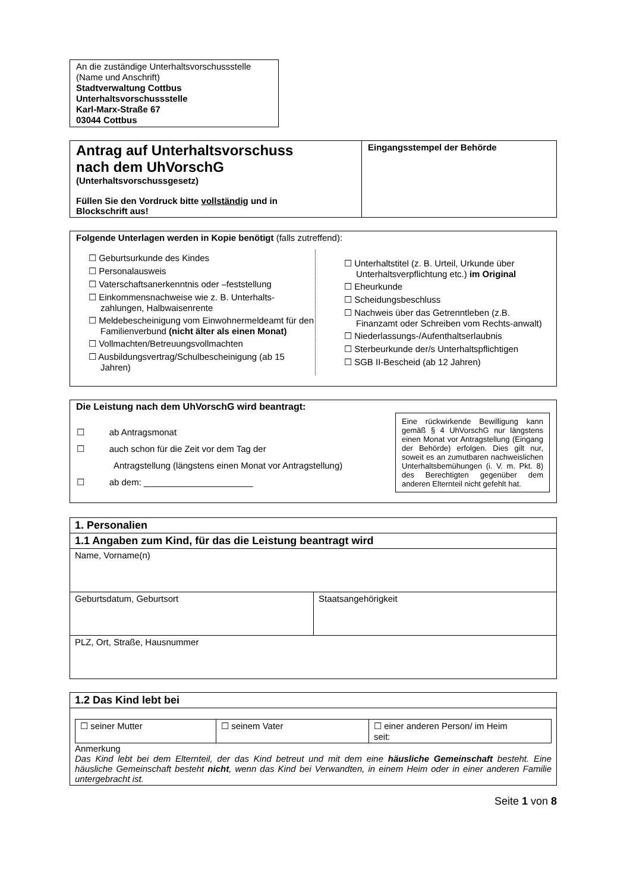An die zuständige Unterhaltsvorschussstelle
(Name und Anschrift)
Stadtverwaltung Cottbus
Unterhaltsvorschussstelle
Karl-Marx-Straße 67
03044 Cottbus
| Antrag auf Unterhaltsvorschuss nach dem UhVorschG (Unterhaltsvorschussgesetz) Füllen Sie den Vordruck bitte vollständig und in Blockschrift aus! | Eingangsstempel der Behörde |
Folgende Unterlagen werden in Kopie benötigt (falls zutreffend):
| ☐ Geburtsurkunde des Kindes ☐ Personalausweis ☐ Vaterschaftsanerkenntnis oder –feststellung ☐ Einkommensnachweise wie z. B. Unterhalts-zahlungen, Halbwaisenrente ☐ Meldebescheinigung vom Einwohnermeldeamt für den Familienverbund (nicht älter als einen Monat) ☐ Vollmachten/Betreuungsvollmachten ☐ Ausbildungsvertrag/Schulbescheinigung (ab 15 Jahren) | ☐ Unterhaltstitel (z. B. Urteil, Urkunde über Unterhaltsverpflichtung etc.) im Original ☐ Eheurkunde ☐ Scheidungsbeschluss ☐ Nachweis über das Getrenntleben (z.B. Finanzamt oder Schreiben vom Rechts-anwalt) ☐ Niederlassungs-/Aufenthaltserlaubnis ☐ Sterbeurkunde der/s Unterhaltspflichtigen ☐ SGB II-Bescheid (ab 12 Jahren) |
Die Leistung nach dem UhVorschG wird beantragt:
| ☐ ab Antragsmonat ☐ auch schon für die Zeit vor dem Tag der Antragstellung (längstens einen Monat vor Antragstellung) ☐ ab dem: ______________________ | Eine rückwirkende Bewilligung kann gemäß § 4 UhVorschG nur längstens einen Monat vor Antragstellung (Eingang der Behörde) erfolgen. Dies gilt nur, soweit es an zumutbaren nachweislichen Unterhaltsbemühungen (i. V. m. Pkt. 8) des Berechtigten gegenüber dem anderen Elternteil nicht gefehlt hat. |
| 1. Personalien | |
| 1.1 Angaben zum Kind, für das die Leistung beantragt wird | |
| Name, Vorname(n) | |
| Geburtsdatum, Geburtsort | Staatsangehörigkeit |
| PLZ, Ort, Straße, Hausnummer | |
| 1.2 Das Kind lebt bei |
| / ☐ seiner Mutter / ☐ seinem Vater / ☐ einer anderen Person/ im Heim seit: / Anmerkung Das Kind lebt bei dem Elternteil, der das Kind betreut und mit dem eine häusliche Gemeinschaft besteht. Eine häusliche Gemeinschaft besteht nicht , wenn das Kind bei Verwandten, in einem Heim oder in einer anderen Familie untergebracht ist. |
Seite 1 von 8